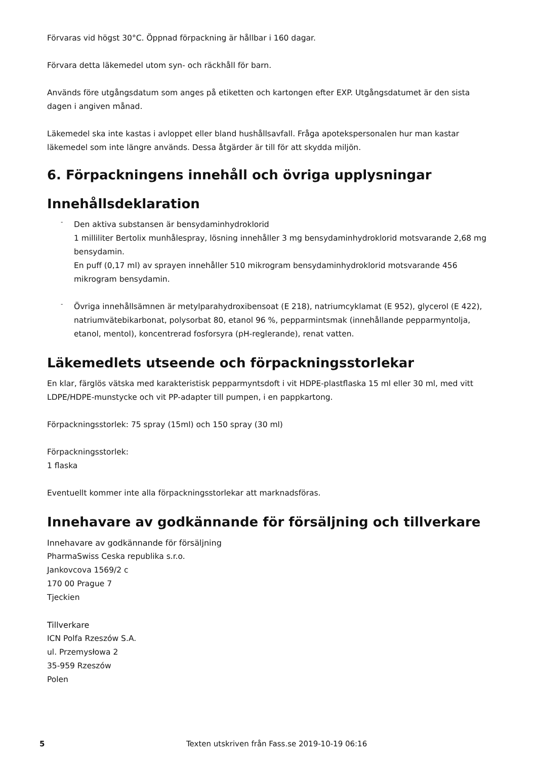Förvaras vid högst 30°C. Öppnad förpackning är hållbar i 160 dagar.
Förvara detta läkemedel utom syn- och räckhåll för barn.
Används före utgångsdatum som anges på etiketten och kartongen efter EXP. Utgångsdatumet är den sista dagen i angiven månad.
Läkemedel ska inte kastas i avloppet eller bland hushållsavfall. Fråga apotekspersonalen hur man kastar läkemedel som inte längre används. Dessa åtgärder är till för att skydda miljön.
6. Förpackningens innehåll och övriga upplysningar
Innehållsdeklaration
-
Den aktiva substansen är bensydaminhydroklorid
1 milliliter Bertolix munhålespray, lösning innehåller 3 mg bensydaminhydroklorid motsvarande 2,68 mg bensydamin.
En puff (0,17 ml) av sprayen innehåller 510 mikrogram bensydaminhydroklorid motsvarande 456 mikrogram bensydamin.
-
Övriga innehållsämnen är metylparahydroxibensoat (E 218), natriumcyklamat (E 952), glycerol (E 422), natriumvätebikarbonat, polysorbat 80, etanol 96 %, pepparmintsmak (innehållande pepparmyntolja, etanol, mentol), koncentrerad fosforsyra (pH-reglerande), renat vatten.
Läkemedlets utseende och förpackningsstorlekar
En klar, färglös vätska med karakteristisk pepparmyntsdoft i vit HDPE-plastflaska 15 ml eller 30 ml, med vitt LDPE/HDPE-munstycke och vit PP-adapter till pumpen, i en pappkartong.
Förpackningsstorlek: 75 spray (15ml) och 150 spray (30 ml)
Förpackningsstorlek:
1 flaska
Eventuellt kommer inte alla förpackningsstorlekar att marknadsföras.
Innehavare av godkännande för försäljning och tillverkare
Innehavare av godkännande för försäljning
PharmaSwiss Ceska republika s.r.o.
Jankovcova 1569/2 c
170 00 Prague 7
Tjeckien
Tillverkare
ICN Polfa Rzeszów S.A.
ul. Przemysłowa 2
35-959 Rzeszów
Polen
5 Texten utskriven från Fass.se 2019-10-19 06:16